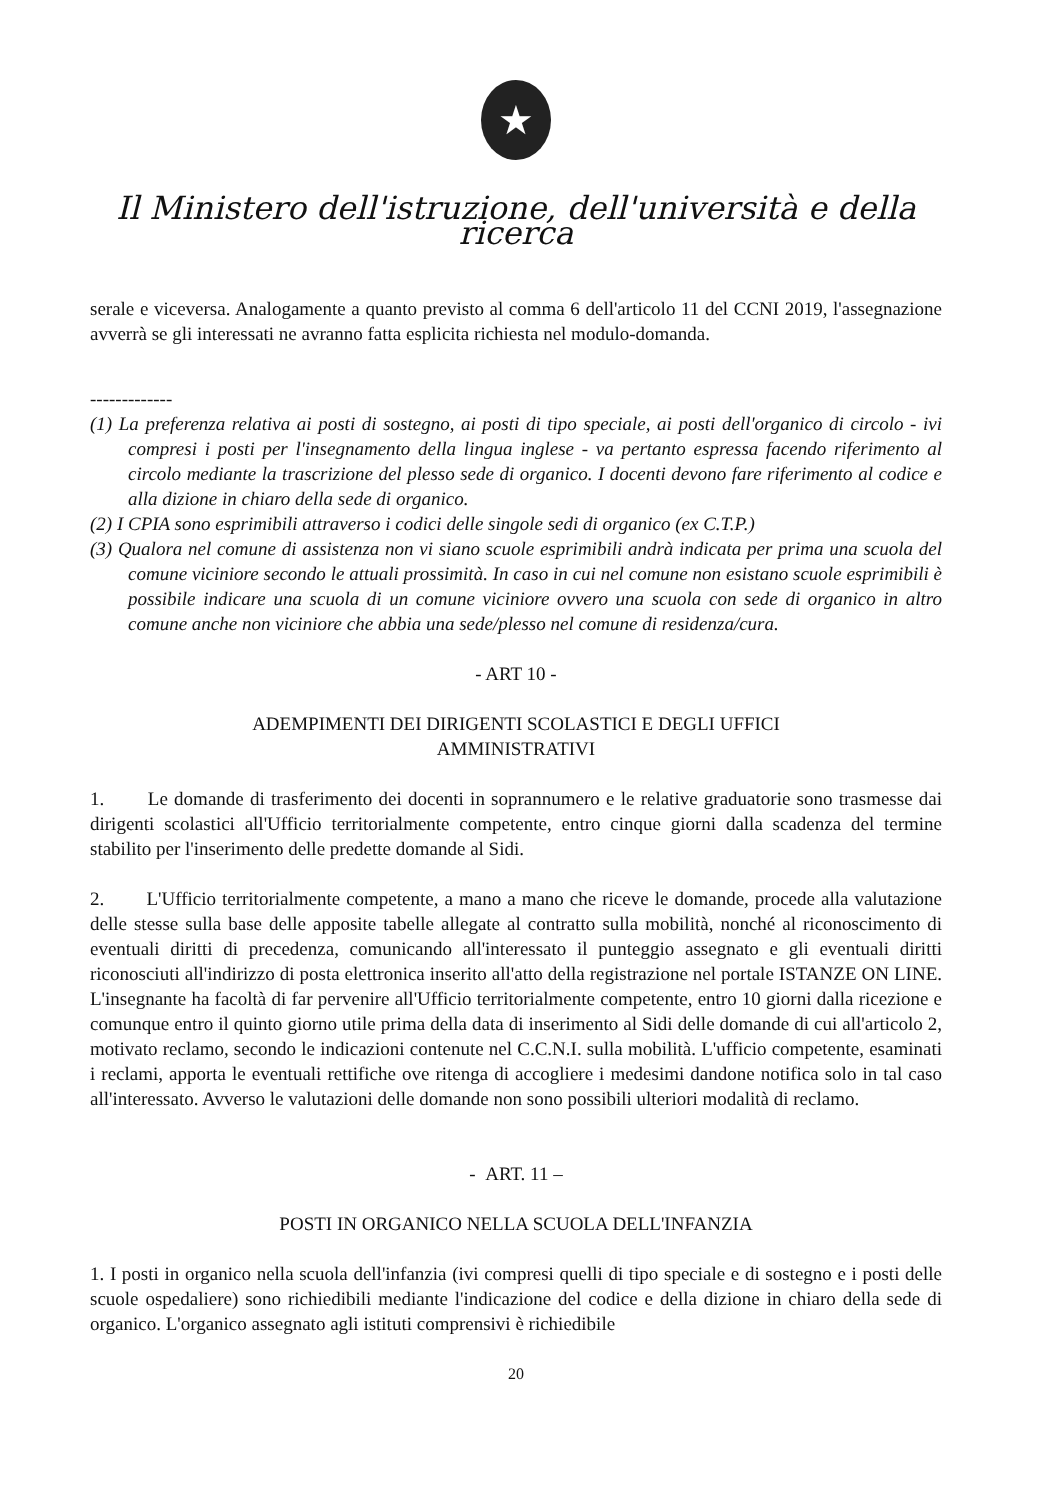★
Il Ministero dell'istruzione, dell'università e della ricerca
serale e viceversa. Analogamente a quanto previsto al comma 6 dell'articolo 11 del CCNI 2019, l'assegnazione avverrà se gli interessati ne avranno fatta esplicita richiesta nel modulo-domanda.
-------------
(1) La preferenza relativa ai posti di sostegno, ai posti di tipo speciale, ai posti dell'organico di circolo - ivi compresi i posti per l'insegnamento della lingua inglese - va pertanto espressa facendo riferimento al circolo mediante la trascrizione del plesso sede di organico. I docenti devono fare riferimento al codice e alla dizione in chiaro della sede di organico.
(2) I CPIA sono esprimibili attraverso i codici delle singole sedi di organico (ex C.T.P.)
(3) Qualora nel comune di assistenza non vi siano scuole esprimibili andrà indicata per prima una scuola del comune viciniore secondo le attuali prossimità. In caso in cui nel comune non esistano scuole esprimibili è possibile indicare una scuola di un comune viciniore ovvero una scuola con sede di organico in altro comune anche non viciniore che abbia una sede/plesso nel comune di residenza/cura.
- ART 10 -
ADEMPIMENTI DEI DIRIGENTI SCOLASTICI E DEGLI UFFICI
AMMINISTRATIVI
1. Le domande di trasferimento dei docenti in soprannumero e le relative graduatorie sono trasmesse dai dirigenti scolastici all'Ufficio territorialmente competente, entro cinque giorni dalla scadenza del termine stabilito per l'inserimento delle predette domande al Sidi.
2. L'Ufficio territorialmente competente, a mano a mano che riceve le domande, procede alla valutazione delle stesse sulla base delle apposite tabelle allegate al contratto sulla mobilità, nonché al riconoscimento di eventuali diritti di precedenza, comunicando all'interessato il punteggio assegnato e gli eventuali diritti riconosciuti all'indirizzo di posta elettronica inserito all'atto della registrazione nel portale ISTANZE ON LINE. L'insegnante ha facoltà di far pervenire all'Ufficio territorialmente competente, entro 10 giorni dalla ricezione e comunque entro il quinto giorno utile prima della data di inserimento al Sidi delle domande di cui all'articolo 2, motivato reclamo, secondo le indicazioni contenute nel C.C.N.I. sulla mobilità. L'ufficio competente, esaminati i reclami, apporta le eventuali rettifiche ove ritenga di accogliere i medesimi dandone notifica solo in tal caso all'interessato. Avverso le valutazioni delle domande non sono possibili ulteriori modalità di reclamo.
- ART. 11 –
POSTI IN ORGANICO NELLA SCUOLA DELL'INFANZIA
1. I posti in organico nella scuola dell'infanzia (ivi compresi quelli di tipo speciale e di sostegno e i posti delle scuole ospedaliere) sono richiedibili mediante l'indicazione del codice e della dizione in chiaro della sede di organico. L'organico assegnato agli istituti comprensivi è richiedibile
20